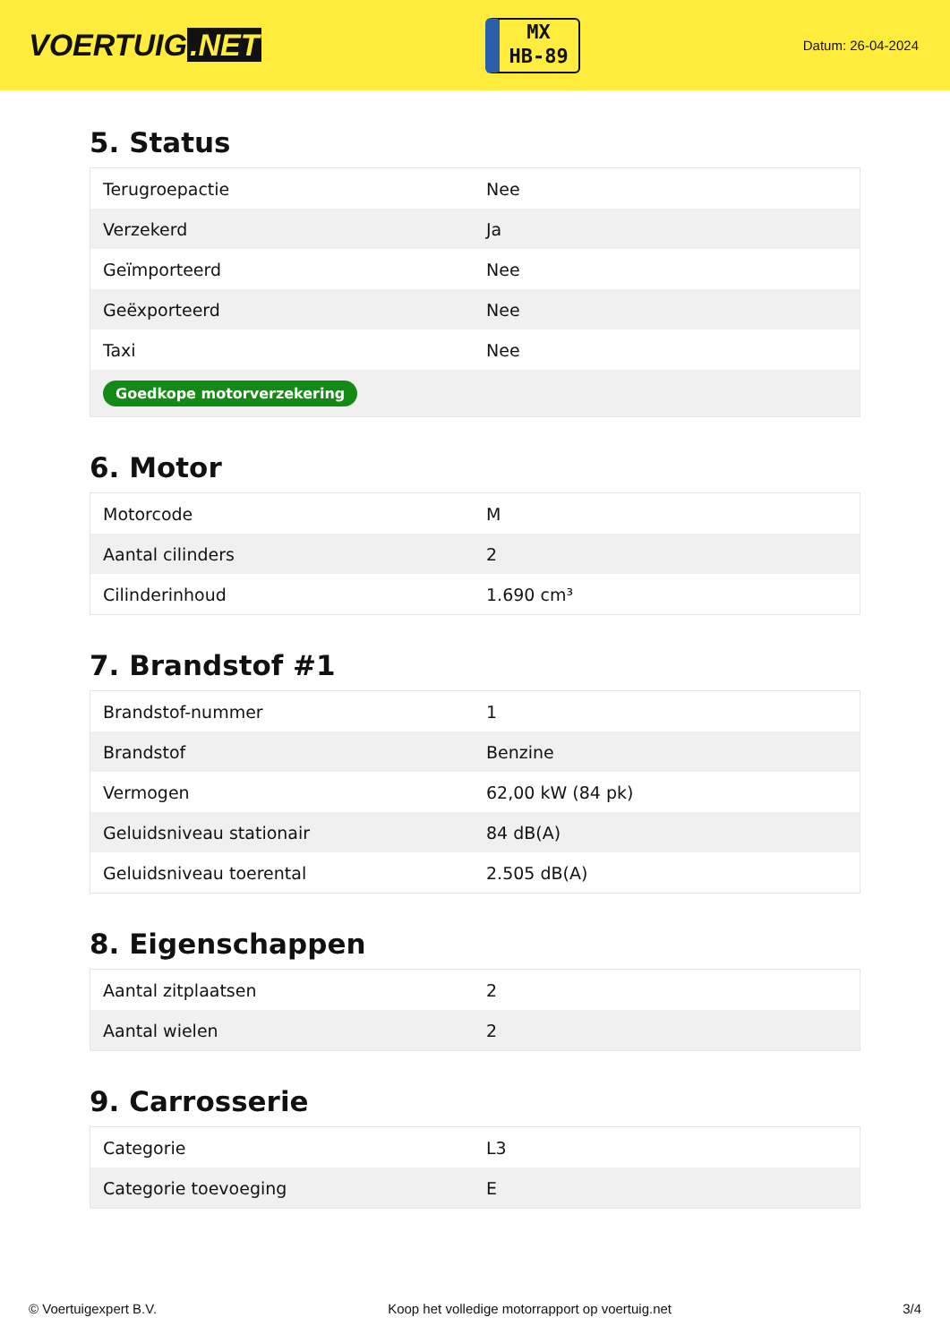VOERTUIG.NET
MX
HB-89
Datum: 26-04-2024
5. Status
| Terugroepactie | Nee |
| Verzekerd | Ja |
| Geïmporteerd | Nee |
| Geëxporteerd | Nee |
| Taxi | Nee |
| Goedkope motorverzekering | |
6. Motor
| Motorcode | M |
| Aantal cilinders | 2 |
| Cilinderinhoud | 1.690 cm³ |
7. Brandstof #1
| Brandstof-nummer | 1 |
| Brandstof | Benzine |
| Vermogen | 62,00 kW (84 pk) |
| Geluidsniveau stationair | 84 dB(A) |
| Geluidsniveau toerental | 2.505 dB(A) |
8. Eigenschappen
| Aantal zitplaatsen | 2 |
| Aantal wielen | 2 |
9. Carrosserie
| Categorie | L3 |
| Categorie toevoeging | E |
© Voertuigexpert B.V. Koop het volledige motorrapport op voertuig.net 3/4